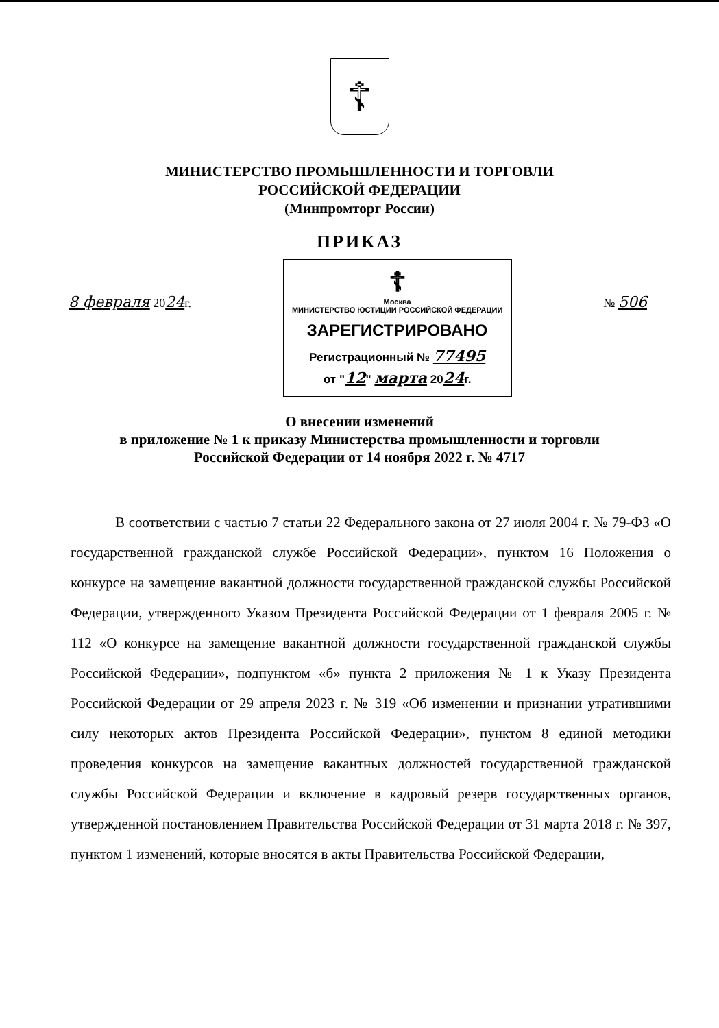☦
МИНИСТЕРСТВО ПРОМЫШЛЕННОСТИ И ТОРГОВЛИ
РОССИЙСКОЙ ФЕДЕРАЦИИ
(Минпромторг России)
ПРИКАЗ
8 февраля 2024г.
☦
Москва
МИНИСТЕРСТВО ЮСТИЦИИ РОССИЙСКОЙ ФЕДЕРАЦИИ
ЗАРЕГИСТРИРОВАНО
Регистрационный № 77495
от "12" марта 2024г.
№ 506
О внесении изменений
в приложение № 1 к приказу Министерства промышленности и торговли
Российской Федерации от 14 ноября 2022 г. № 4717
В соответствии с частью 7 статьи 22 Федерального закона от 27 июля 2004 г. № 79-ФЗ «О государственной гражданской службе Российской Федерации», пунктом 16 Положения о конкурсе на замещение вакантной должности государственной гражданской службы Российской Федерации, утвержденного Указом Президента Российской Федерации от 1 февраля 2005 г. № 112 «О конкурсе на замещение вакантной должности государственной гражданской службы Российской Федерации», подпунктом «б» пункта 2 приложения № 1 к Указу Президента Российской Федерации от 29 апреля 2023 г. № 319 «Об изменении и признании утратившими силу некоторых актов Президента Российской Федерации», пунктом 8 единой методики проведения конкурсов на замещение вакантных должностей государственной гражданской службы Российской Федерации и включение в кадровый резерв государственных органов, утвержденной постановлением Правительства Российской Федерации от 31 марта 2018 г. № 397, пунктом 1 изменений, которые вносятся в акты Правительства Российской Федерации,